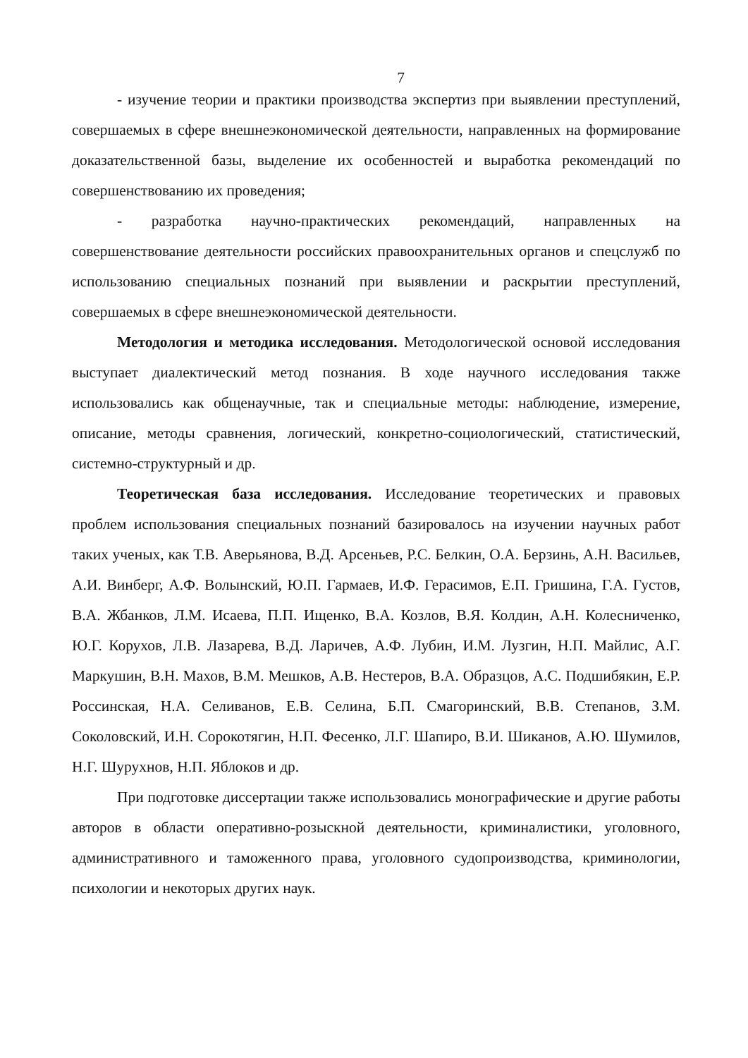7
- изучение теории и практики производства экспертиз при выявлении преступлений, совершаемых в сфере внешнеэкономической деятельности, направленных на формирование доказательственной базы, выделение их особенностей и выработка рекомендаций по совершенствованию их проведения;
- разработка научно-практических рекомендаций, направленных на совершенствование деятельности российских правоохранительных органов и спецслужб по использованию специальных познаний при выявлении и раскрытии преступлений, совершаемых в сфере внешнеэкономической деятельности.
Методология и методика исследования. Методологической основой исследования выступает диалектический метод познания. В ходе научного исследования также использовались как общенаучные, так и специальные методы: наблюдение, измерение, описание, методы сравнения, логический, конкретно-социологический, статистический, системно-структурный и др.
Теоретическая база исследования. Исследование теоретических и правовых проблем использования специальных познаний базировалось на изучении научных работ таких ученых, как Т.В. Аверьянова, В.Д. Арсеньев, Р.С. Белкин, О.А. Берзинь, А.Н. Васильев, А.И. Винберг, А.Ф. Волынский, Ю.П. Гармаев, И.Ф. Герасимов, Е.П. Гришина, Г.А. Густов, В.А. Жбанков, Л.М. Исаева, П.П. Ищенко, В.А. Козлов, В.Я. Колдин, А.Н. Колесниченко, Ю.Г. Корухов, Л.В. Лазарева, В.Д. Ларичев, А.Ф. Лубин, И.М. Лузгин, Н.П. Майлис, А.Г. Маркушин, В.Н. Махов, В.М. Мешков, А.В. Нестеров, В.А. Образцов, А.С. Подшибякин, Е.Р. Россинская, Н.А. Селиванов, Е.В. Селина, Б.П. Смагоринский, В.В. Степанов, З.М. Соколовский, И.Н. Сорокотягин, Н.П. Фесенко, Л.Г. Шапиро, В.И. Шиканов, А.Ю. Шумилов, Н.Г. Шурухнов, Н.П. Яблоков и др.
При подготовке диссертации также использовались монографические и другие работы авторов в области оперативно-розыскной деятельности, криминалистики, уголовного, административного и таможенного права, уголовного судопроизводства, криминологии, психологии и некоторых других наук.